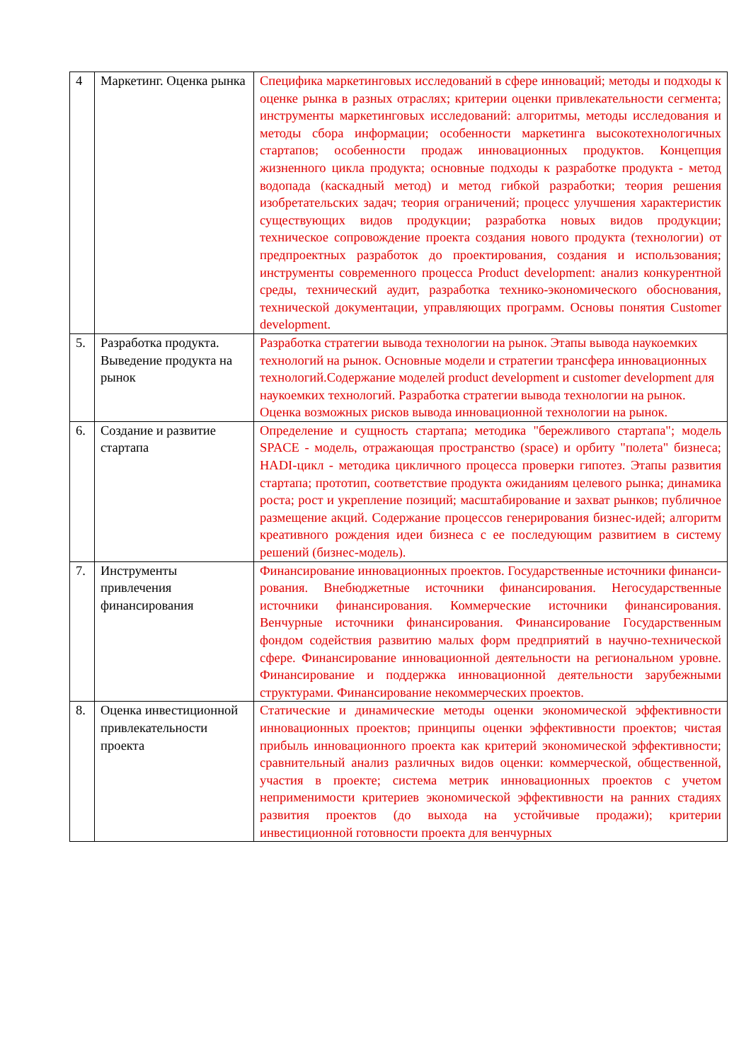| 4 | Маркетинг. Оценка рынка | Специфика маркетинговых исследований в сфере инноваций; методы и подходы к оценке рынка в разных отраслях; критерии оценки привлекательности сегмента; инструменты маркетинговых исследований: алгоритмы, методы исследования и методы сбора информации; особенности маркетинга высокотехнологичных стартапов; особенности продаж инновационных продуктов. Концепция жизненного цикла продукта; основные подходы к разработке продукта - метод водопада (каскадный метод) и метод гибкой разработки; теория решения изобретательских задач; теория ограничений; процесс улучшения характеристик существующих видов продукции; разработка новых видов продукции; техническое сопровождение проекта создания нового продукта (технологии) от предпроектных разработок до проектирования, создания и использования; инструменты современного процесса Product development: анализ конкурентной среды, технический аудит, разработка технико-экономического обоснования, технической документации, управляющих программ. Основы понятия Customer development. |
| 5. | Разработка продукта. Выведение продукта на рынок | Разработка стратегии вывода технологии на рынок. Этапы вывода наукоемких технологий на рынок. Основные модели и стратегии трансфера инновационных технологий.Содержание моделей product development и customer development для наукоемких технологий. Разработка стратегии вывода технологии на рынок. Оценка возможных рисков вывода инновационной технологии на рынок. |
| 6. | Создание и развитие стартапа | Определение и сущность стартапа; методика "бережливого стартапа"; модель SPACE - модель, отражающая пространство (space) и орбиту "полета" бизнеса; HADI-цикл - методика цикличного процесса проверки гипотез. Этапы развития стартапа; прототип, соответствие продукта ожиданиям целевого рынка; динамика роста; рост и укрепление позиций; масштабирование и захват рынков; публичное размещение акций. Содержание процессов генерирования бизнес-идей; алгоритм креативного рождения идеи бизнеса с ее последующим развитием в систему решений (бизнес-модель). |
| 7. | Инструменты привлечения финансирования | Финансирование инновационных проектов. Государственные источники финанси- рования. Внебюджетные источники финансирования. Негосударственные источники финансирования. Коммерческие источники финансирования. Венчурные источники финансирования. Финансирование Государственным фондом содействия развитию малых форм предприятий в научно-технической сфере. Финансирование инновационной деятельности на региональном уровне. Финансирование и поддержка инновационной деятельности зарубежными структурами. Финансирование некоммерческих проектов. |
| 8. | Оценка инвестиционной привлекательности проекта | Статические и динамические методы оценки экономической эффективности инновационных проектов; принципы оценки эффективности проектов; чистая прибыль инновационного проекта как критерий экономической эффективности; сравнительный анализ различных видов оценки: коммерческой, общественной, участия в проекте; система метрик инновационных проектов с учетом неприменимости критериев экономической эффективности на ранних стадиях развития проектов (до выхода на устойчивые продажи); критерии инвестиционной готовности проекта для венчурных |